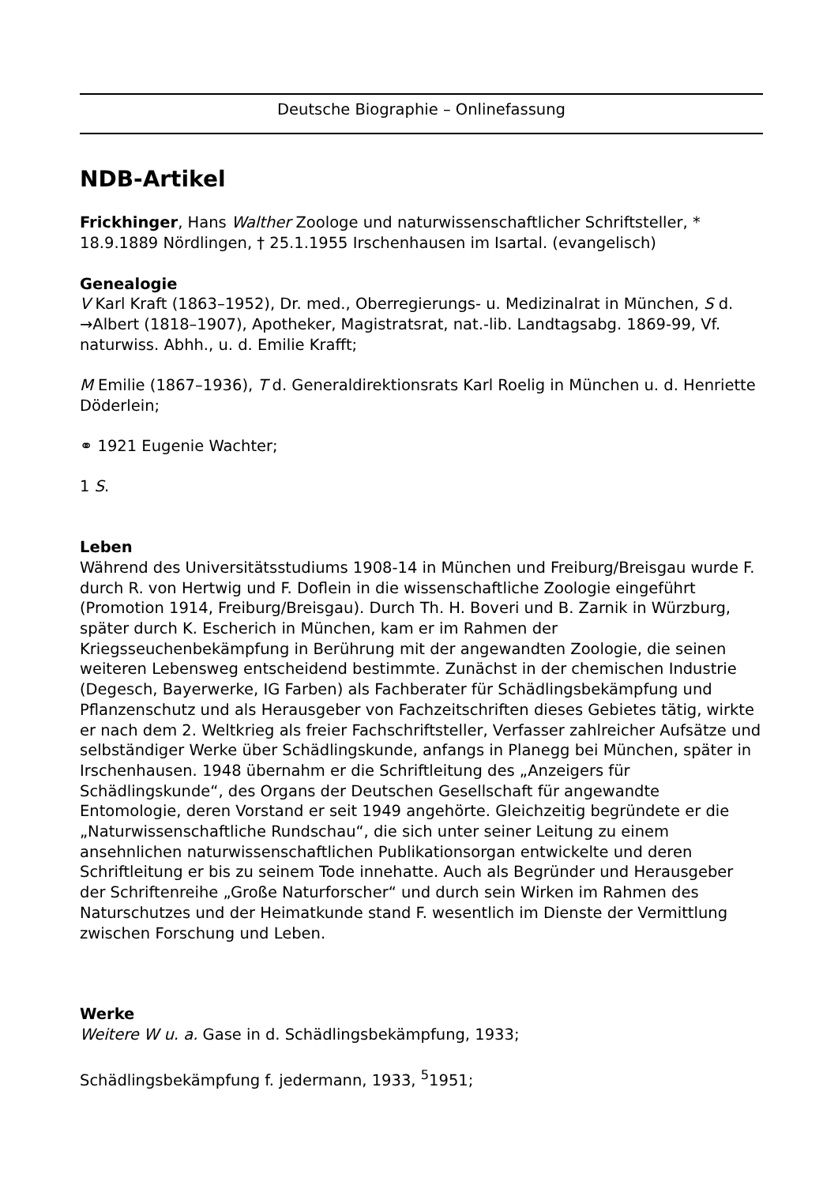Deutsche Biographie – Onlinefassung
NDB-Artikel
Frickhinger, Hans Walther Zoologe und naturwissenschaftlicher Schriftsteller, * 18.9.1889 Nördlingen, † 25.1.1955 Irschenhausen im Isartal. (evangelisch)
Genealogie
V Karl Kraft (1863–1952), Dr. med., Oberregierungs- u. Medizinalrat in München, S d. →Albert (1818–1907), Apotheker, Magistratsrat, nat.-lib. Landtagsabg. 1869-99, Vf. naturwiss. Abhh., u. d. Emilie Krafft;
M Emilie (1867–1936), T d. Generaldirektionsrats Karl Roelig in München u. d. Henriette Döderlein;
⚭ 1921 Eugenie Wachter;
1 S.
Leben
Während des Universitätsstudiums 1908-14 in München und Freiburg/Breisgau wurde F. durch R. von Hertwig und F. Doflein in die wissenschaftliche Zoologie eingeführt (Promotion 1914, Freiburg/Breisgau). Durch Th. H. Boveri und B. Zarnik in Würzburg, später durch K. Escherich in München, kam er im Rahmen der Kriegsseuchenbekämpfung in Berührung mit der angewandten Zoologie, die seinen weiteren Lebensweg entscheidend bestimmte. Zunächst in der chemischen Industrie (Degesch, Bayerwerke, IG Farben) als Fachberater für Schädlingsbekämpfung und Pflanzenschutz und als Herausgeber von Fachzeitschriften dieses Gebietes tätig, wirkte er nach dem 2. Weltkrieg als freier Fachschriftsteller, Verfasser zahlreicher Aufsätze und selbständiger Werke über Schädlingskunde, anfangs in Planegg bei München, später in Irschenhausen. 1948 übernahm er die Schriftleitung des „Anzeigers für Schädlingskunde“, des Organs der Deutschen Gesellschaft für angewandte Entomologie, deren Vorstand er seit 1949 angehörte. Gleichzeitig begründete er die „Naturwissenschaftliche Rundschau“, die sich unter seiner Leitung zu einem ansehnlichen naturwissenschaftlichen Publikationsorgan entwickelte und deren Schriftleitung er bis zu seinem Tode innehatte. Auch als Begründer und Herausgeber der Schriftenreihe „Große Naturforscher“ und durch sein Wirken im Rahmen des Naturschutzes und der Heimatkunde stand F. wesentlich im Dienste der Vermittlung zwischen Forschung und Leben.
Werke
Weitere W u. a. Gase in d. Schädlingsbekämpfung, 1933;
Schädlingsbekämpfung f. jedermann, 1933, <sup>5</sup>1951;